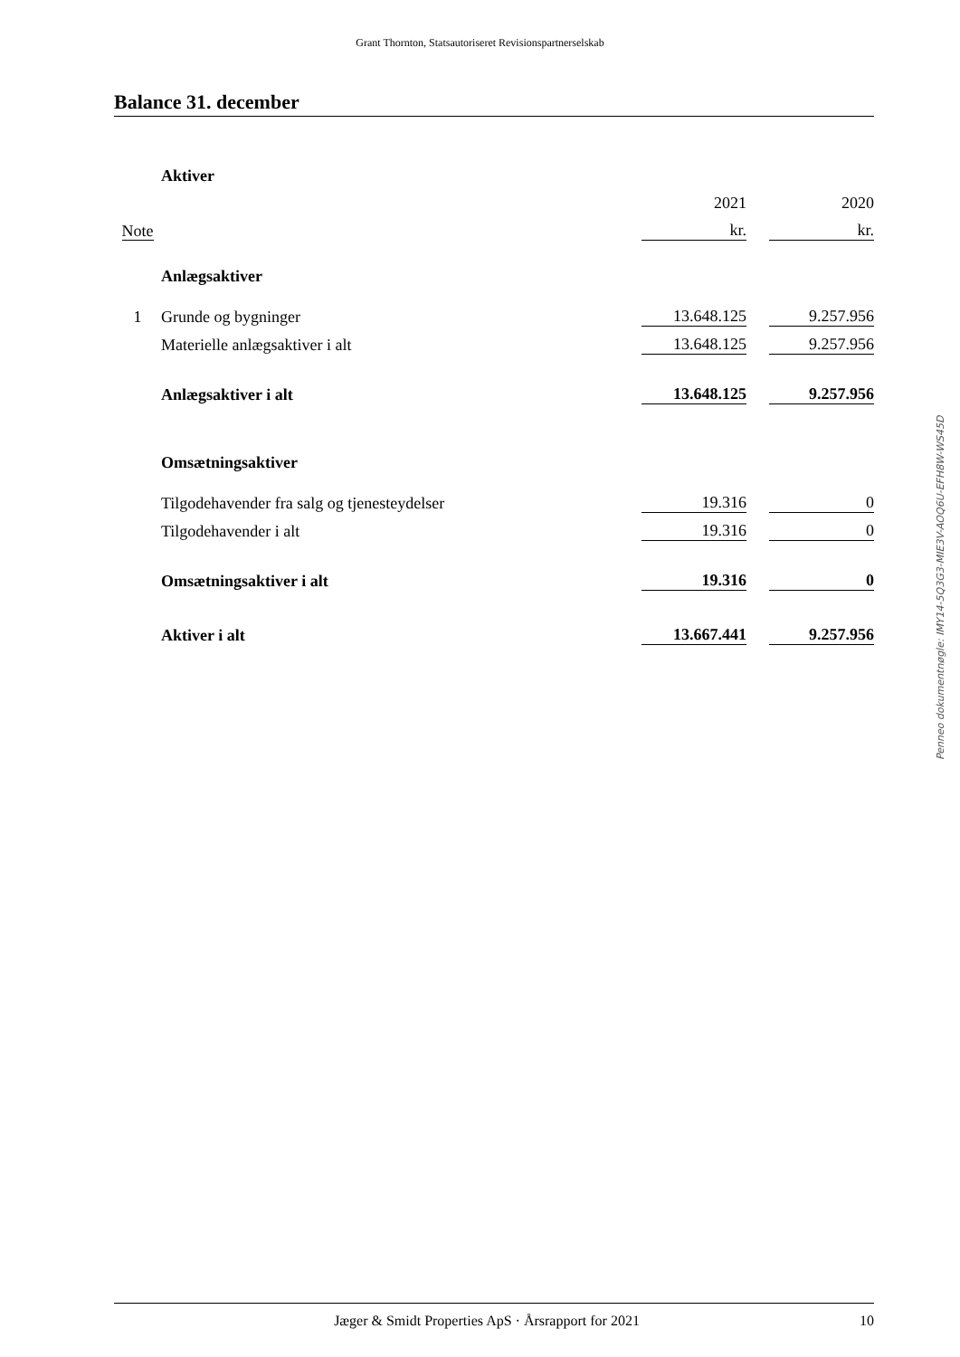Grant Thornton, Statsautoriseret Revisionspartnerselskab
Balance 31. december
| | Aktiver | | | |
| | | 2021 | | 2020 |
| Note | | kr. | | kr. |
| | Anlægsaktiver | | | |
| 1 | Grunde og bygninger | 13.648.125 | | 9.257.956 |
| | Materielle anlægsaktiver i alt | 13.648.125 | | 9.257.956 |
| | Anlægsaktiver i alt | 13.648.125 | | 9.257.956 |
| | Omsætningsaktiver | | | |
| | Tilgodehavender fra salg og tjenesteydelser | 19.316 | | 0 |
| | Tilgodehavender i alt | 19.316 | | 0 |
| | Omsætningsaktiver i alt | 19.316 | | 0 |
| | Aktiver i alt | 13.667.441 | | 9.257.956 |
Penneo dokumentnøgle: IMY14-5Q3G3-MIE3V-AOQ6U-EFH8W-WS45D
Jæger & Smidt Properties ApS · Årsrapport for 2021 10